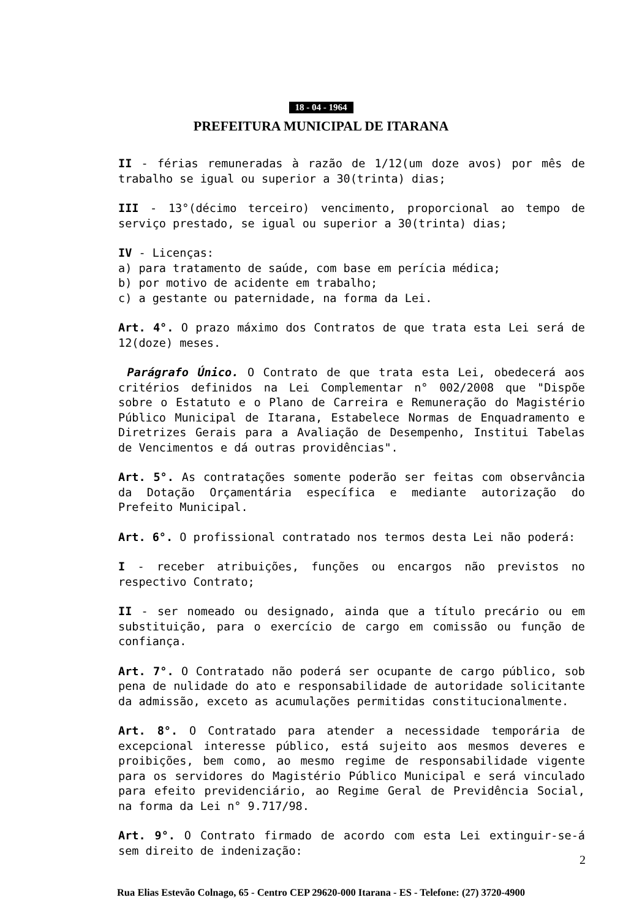18 - 04 - 1964
PREFEITURA MUNICIPAL DE ITARANA
II - férias remuneradas à razão de 1/12(um doze avos) por mês de trabalho se igual ou superior a 30(trinta) dias;
III - 13°(décimo terceiro) vencimento, proporcional ao tempo de serviço prestado, se igual ou superior a 30(trinta) dias;
IV - Licenças:
a) para tratamento de saúde, com base em perícia médica;
b) por motivo de acidente em trabalho;
c) a gestante ou paternidade, na forma da Lei.
Art. 4°. O prazo máximo dos Contratos de que trata esta Lei será de 12(doze) meses.
Parágrafo Único. O Contrato de que trata esta Lei, obedecerá aos critérios definidos na Lei Complementar n° 002/2008 que "Dispõe sobre o Estatuto e o Plano de Carreira e Remuneração do Magistério Público Municipal de Itarana, Estabelece Normas de Enquadramento e Diretrizes Gerais para a Avaliação de Desempenho, Institui Tabelas de Vencimentos e dá outras providências".
Art. 5°. As contratações somente poderão ser feitas com observância da Dotação Orçamentária específica e mediante autorização do Prefeito Municipal.
Art. 6°. O profissional contratado nos termos desta Lei não poderá:
I - receber atribuições, funções ou encargos não previstos no respectivo Contrato;
II - ser nomeado ou designado, ainda que a título precário ou em substituição, para o exercício de cargo em comissão ou função de confiança.
Art. 7°. O Contratado não poderá ser ocupante de cargo público, sob pena de nulidade do ato e responsabilidade de autoridade solicitante da admissão, exceto as acumulações permitidas constitucionalmente.
Art. 8°. O Contratado para atender a necessidade temporária de excepcional interesse público, está sujeito aos mesmos deveres e proibições, bem como, ao mesmo regime de responsabilidade vigente para os servidores do Magistério Público Municipal e será vinculado para efeito previdenciário, ao Regime Geral de Previdência Social, na forma da Lei n° 9.717/98.
Art. 9°. O Contrato firmado de acordo com esta Lei extinguir-se-á sem direito de indenização:
2
Rua Elias Estevão Colnago, 65 - Centro CEP 29620-000 Itarana - ES - Telefone: (27) 3720-4900